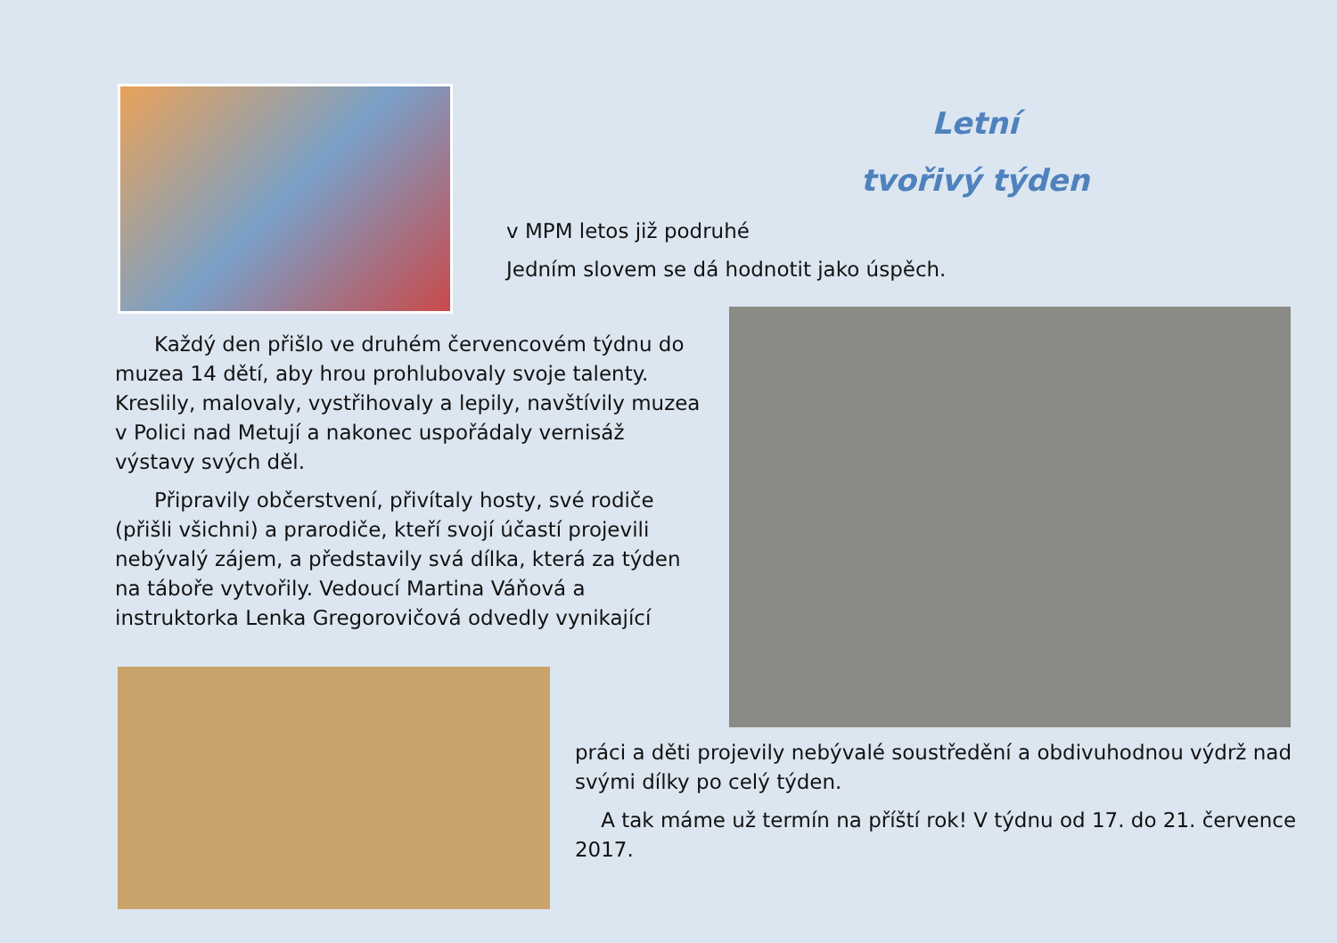Letní
tvořivý týden
v MPM letos již podruhé
Jedním slovem se dá hodnotit jako úspěch.
Každý den přišlo ve druhém červencovém týdnu do muzea 14 dětí, aby hrou prohlubovaly svoje talenty. Kreslily, malovaly, vystřihovaly a lepily, navštívily muzea v Polici nad Metují a nakonec uspořádaly vernisáž výstavy svých děl.
Připravily občerstvení, přivítaly hosty, své rodiče (přišli všichni) a prarodiče, kteří svojí účastí projevili nebývalý zájem, a představily svá dílka, která za týden na táboře vytvořily. Vedoucí Martina Váňová a instruktorka Lenka Gregorovičová odvedly vynikající
práci a děti projevily nebývalé soustředění a obdivuhodnou výdrž nad svými dílky po celý týden.
A tak máme už termín na příští rok! V týdnu od 17. do 21. července 2017.